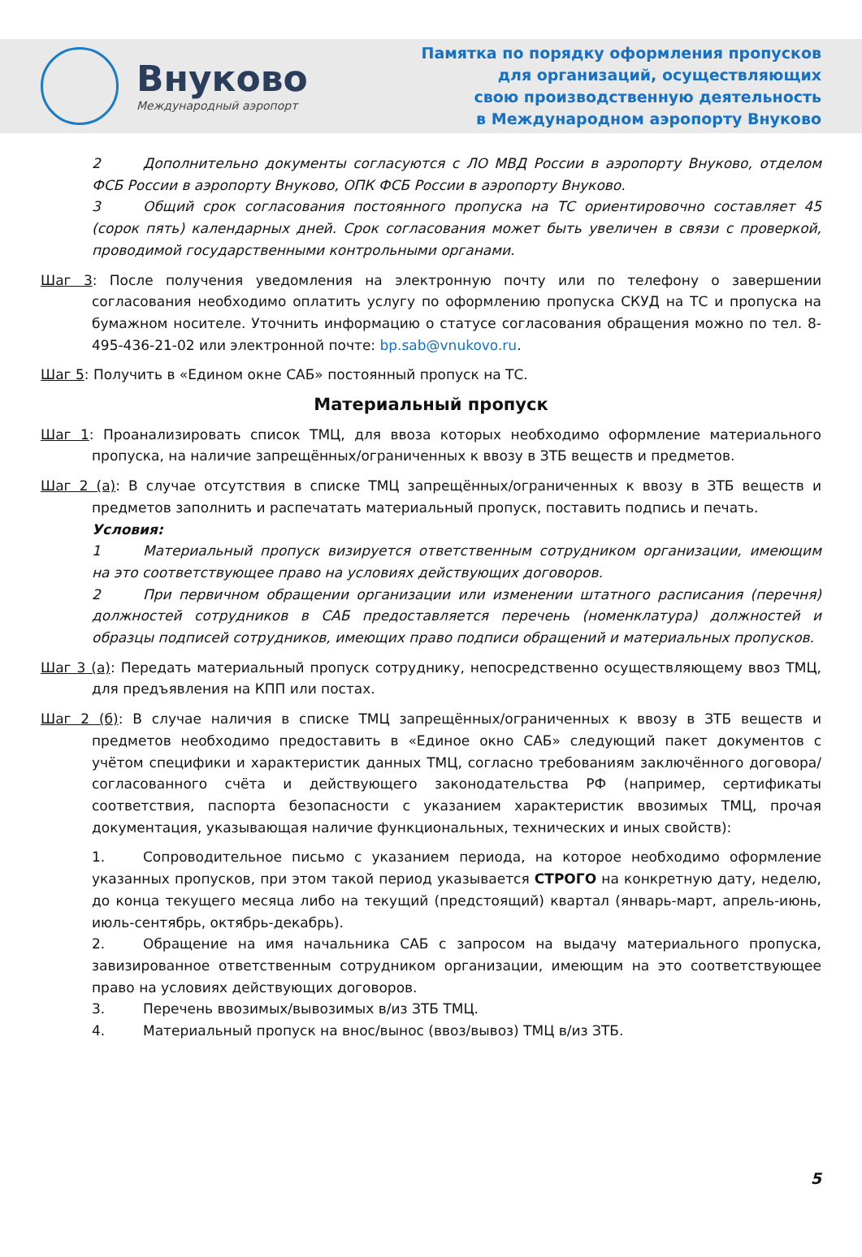Внуково
Международный аэропорт
Памятка по порядку оформления пропусков
для организаций, осуществляющих
свою производственную деятельность
в Международном аэропорту Внуково
2 Дополнительно документы согласуются с ЛО МВД России в аэропорту Внуково, отделом ФСБ России в аэропорту Внуково, ОПК ФСБ России в аэропорту Внуково.
3 Общий срок согласования постоянного пропуска на ТС ориентировочно составляет 45 (сорок пять) календарных дней. Срок согласования может быть увеличен в связи с проверкой, проводимой государственными контрольными органами.
Шаг 3: После получения уведомления на электронную почту или по телефону о завершении согласования необходимо оплатить услугу по оформлению пропуска СКУД на ТС и пропуска на бумажном носителе. Уточнить информацию о статусе согласования обращения можно по тел. 8-495-436-21-02 или электронной почте: bp.sab@vnukovo.ru.
Шаг 5: Получить в «Едином окне САБ» постоянный пропуск на ТС.
Материальный пропуск
Шаг 1: Проанализировать список ТМЦ, для ввоза которых необходимо оформление материального пропуска, на наличие запрещённых/ограниченных к ввозу в ЗТБ веществ и предметов.
Шаг 2 (а): В случае отсутствия в списке ТМЦ запрещённых/ограниченных к ввозу в ЗТБ веществ и предметов заполнить и распечатать материальный пропуск, поставить подпись и печать.
Условия:
1 Материальный пропуск визируется ответственным сотрудником организации, имеющим на это соответствующее право на условиях действующих договоров.
2 При первичном обращении организации или изменении штатного расписания (перечня) должностей сотрудников в САБ предоставляется перечень (номенклатура) должностей и образцы подписей сотрудников, имеющих право подписи обращений и материальных пропусков.
Шаг 3 (а): Передать материальный пропуск сотруднику, непосредственно осуществляющему ввоз ТМЦ, для предъявления на КПП или постах.
Шаг 2 (б): В случае наличия в списке ТМЦ запрещённых/ограниченных к ввозу в ЗТБ веществ и предметов необходимо предоставить в «Единое окно САБ» следующий пакет документов с учётом специфики и характеристик данных ТМЦ, согласно требованиям заключённого договора/согласованного счёта и действующего законодательства РФ (например, сертификаты соответствия, паспорта безопасности с указанием характеристик ввозимых ТМЦ, прочая документация, указывающая наличие функциональных, технических и иных свойств):
1. Сопроводительное письмо с указанием периода, на которое необходимо оформление указанных пропусков, при этом такой период указывается СТРОГО на конкретную дату, неделю, до конца текущего месяца либо на текущий (предстоящий) квартал (январь-март, апрель-июнь, июль-сентябрь, октябрь-декабрь).
2. Обращение на имя начальника САБ с запросом на выдачу материального пропуска, завизированное ответственным сотрудником организации, имеющим на это соответствующее право на условиях действующих договоров.
3. Перечень ввозимых/вывозимых в/из ЗТБ ТМЦ.
4. Материальный пропуск на внос/вынос (ввоз/вывоз) ТМЦ в/из ЗТБ.
5